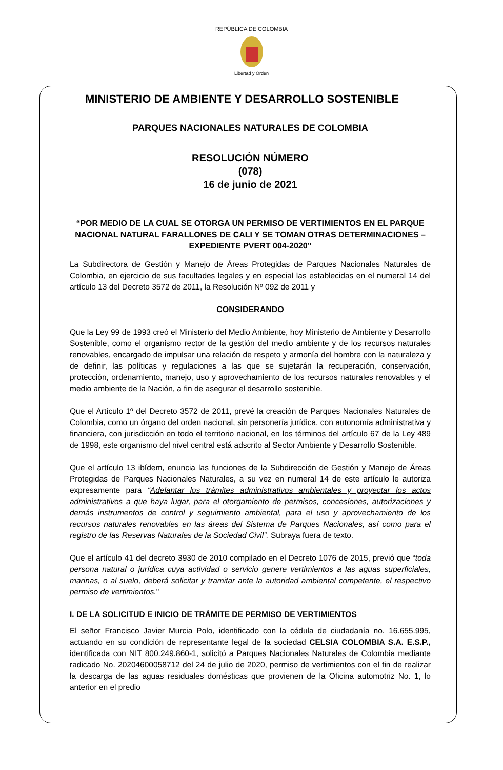REPÚBLICA DE COLOMBIA
Libertad y Orden
MINISTERIO DE AMBIENTE Y DESARROLLO SOSTENIBLE
PARQUES NACIONALES NATURALES DE COLOMBIA
RESOLUCIÓN NÚMERO
(078)
16 de junio de 2021
“POR MEDIO DE LA CUAL SE OTORGA UN PERMISO DE VERTIMIENTOS EN EL PARQUE NACIONAL NATURAL FARALLONES DE CALI Y SE TOMAN OTRAS DETERMINACIONES – EXPEDIENTE PVERT 004-2020”
La Subdirectora de Gestión y Manejo de Áreas Protegidas de Parques Nacionales Naturales de Colombia, en ejercicio de sus facultades legales y en especial las establecidas en el numeral 14 del artículo 13 del Decreto 3572 de 2011, la Resolución Nº 092 de 2011 y
CONSIDERANDO
Que la Ley 99 de 1993 creó el Ministerio del Medio Ambiente, hoy Ministerio de Ambiente y Desarrollo Sostenible, como el organismo rector de la gestión del medio ambiente y de los recursos naturales renovables, encargado de impulsar una relación de respeto y armonía del hombre con la naturaleza y de definir, las políticas y regulaciones a las que se sujetarán la recuperación, conservación, protección, ordenamiento, manejo, uso y aprovechamiento de los recursos naturales renovables y el medio ambiente de la Nación, a fin de asegurar el desarrollo sostenible.
Que el Artículo 1º del Decreto 3572 de 2011, prevé la creación de Parques Nacionales Naturales de Colombia, como un órgano del orden nacional, sin personería jurídica, con autonomía administrativa y financiera, con jurisdicción en todo el territorio nacional, en los términos del artículo 67 de la Ley 489 de 1998, este organismo del nivel central está adscrito al Sector Ambiente y Desarrollo Sostenible.
Que el artículo 13 ibídem, enuncia las funciones de la Subdirección de Gestión y Manejo de Áreas Protegidas de Parques Nacionales Naturales, a su vez en numeral 14 de este artículo le autoriza expresamente para “Adelantar los trámites administrativos ambientales y proyectar los actos administrativos a que haya lugar, para el otorgamiento de permisos, concesiones, autorizaciones y demás instrumentos de control y seguimiento ambiental, para el uso y aprovechamiento de los recursos naturales renovables en las áreas del Sistema de Parques Nacionales, así como para el registro de las Reservas Naturales de la Sociedad Civil”. Subraya fuera de texto.
Que el artículo 41 del decreto 3930 de 2010 compilado en el Decreto 1076 de 2015, previó que “toda persona natural o jurídica cuya actividad o servicio genere vertimientos a las aguas superficiales, marinas, o al suelo, deberá solicitar y tramitar ante la autoridad ambiental competente, el respectivo permiso de vertimientos."
I. DE LA SOLICITUD E INICIO DE TRÁMITE DE PERMISO DE VERTIMIENTOS
El señor Francisco Javier Murcia Polo, identificado con la cédula de ciudadanía no. 16.655.995, actuando en su condición de representante legal de la sociedad CELSIA COLOMBIA S.A. E.S.P., identificada con NIT 800.249.860-1, solicitó a Parques Nacionales Naturales de Colombia mediante radicado No. 20204600058712 del 24 de julio de 2020, permiso de vertimientos con el fin de realizar la descarga de las aguas residuales domésticas que provienen de la Oficina automotriz No. 1, lo anterior en el predio